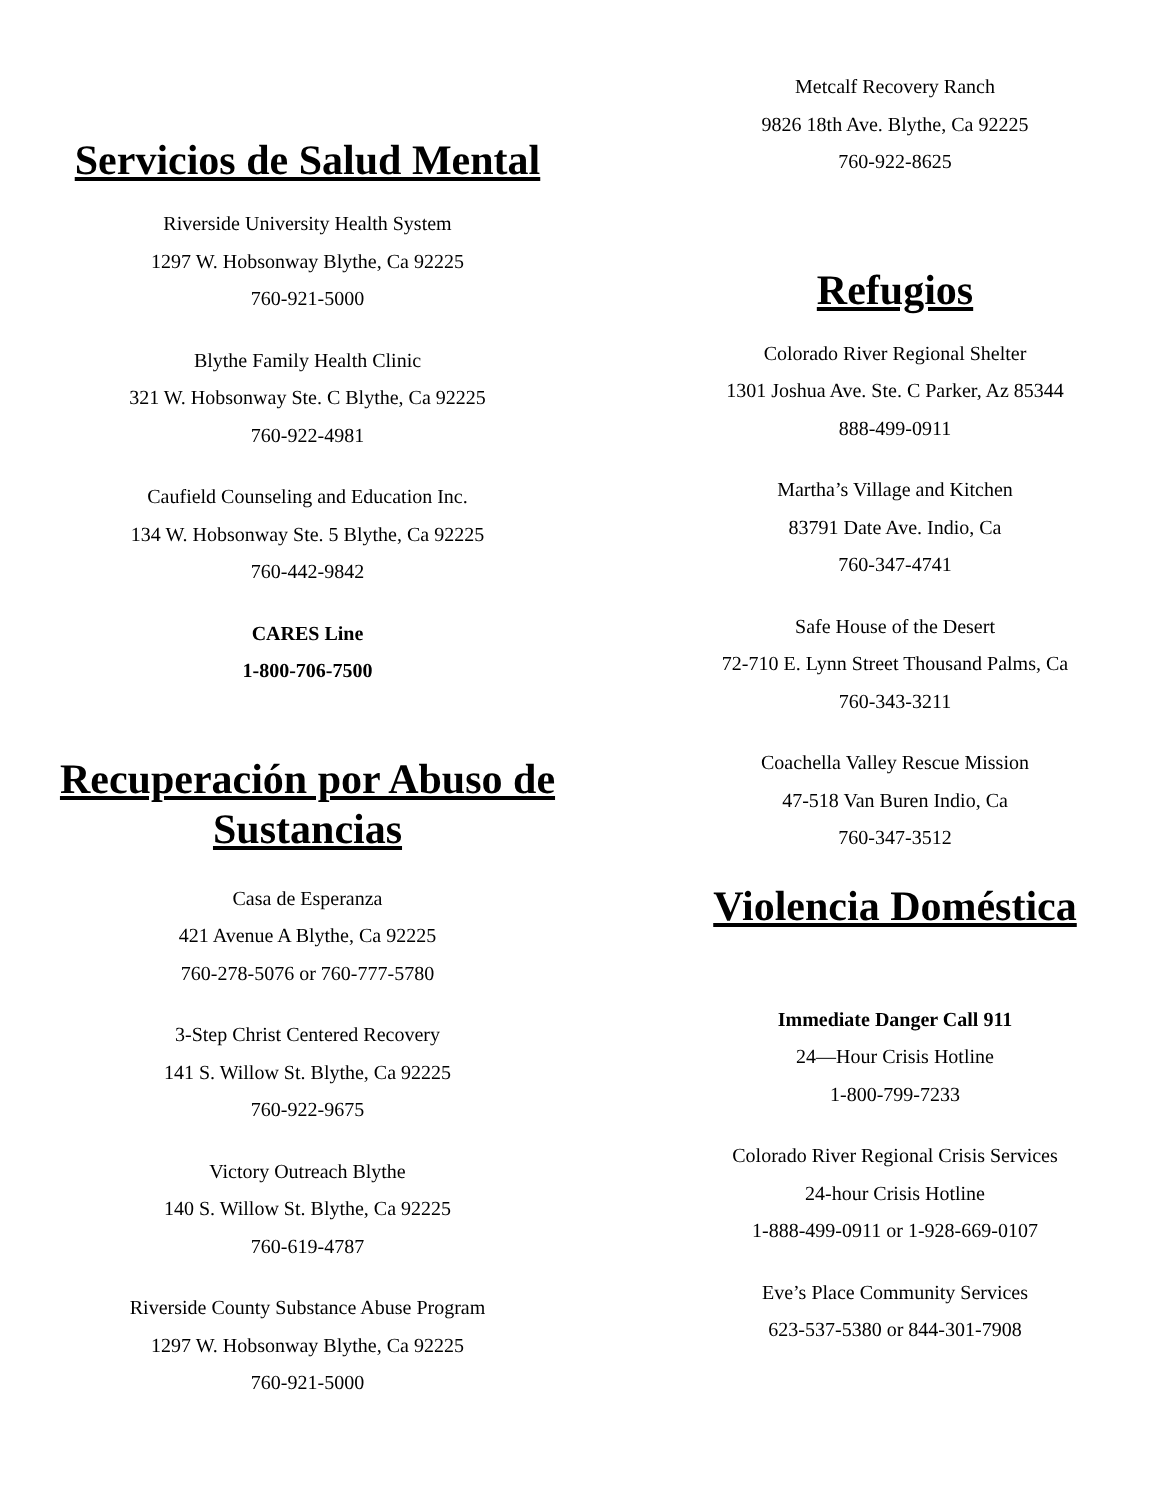Servicios de Salud Mental
Riverside University Health System
1297 W. Hobsonway Blythe, Ca 92225
760-921-5000
Blythe Family Health Clinic
321 W. Hobsonway Ste. C Blythe, Ca 92225
760-922-4981
Caufield Counseling and Education Inc.
134 W. Hobsonway Ste. 5 Blythe, Ca 92225
760-442-9842
CARES Line
1-800-706-7500
Recuperación por Abuso de Sustancias
Casa de Esperanza
421 Avenue A Blythe, Ca 92225
760-278-5076 or 760-777-5780
3-Step Christ Centered Recovery
141 S. Willow St. Blythe, Ca 92225
760-922-9675
Victory Outreach Blythe
140 S. Willow St. Blythe, Ca 92225
760-619-4787
Riverside County Substance Abuse Program
1297 W. Hobsonway Blythe, Ca 92225
760-921-5000
Metcalf Recovery Ranch
9826 18th Ave. Blythe, Ca 92225
760-922-8625
Refugios
Colorado River Regional Shelter
1301 Joshua Ave. Ste. C Parker, Az 85344
888-499-0911
Martha’s Village and Kitchen
83791 Date Ave. Indio, Ca
760-347-4741
Safe House of the Desert
72-710 E. Lynn Street Thousand Palms, Ca
760-343-3211
Coachella Valley Rescue Mission
47-518 Van Buren Indio, Ca
760-347-3512
Violencia Doméstica
Immediate Danger Call 911
24—Hour Crisis Hotline
1-800-799-7233
Colorado River Regional Crisis Services
24-hour Crisis Hotline
1-888-499-0911 or 1-928-669-0107
Eve’s Place Community Services
623-537-5380 or 844-301-7908